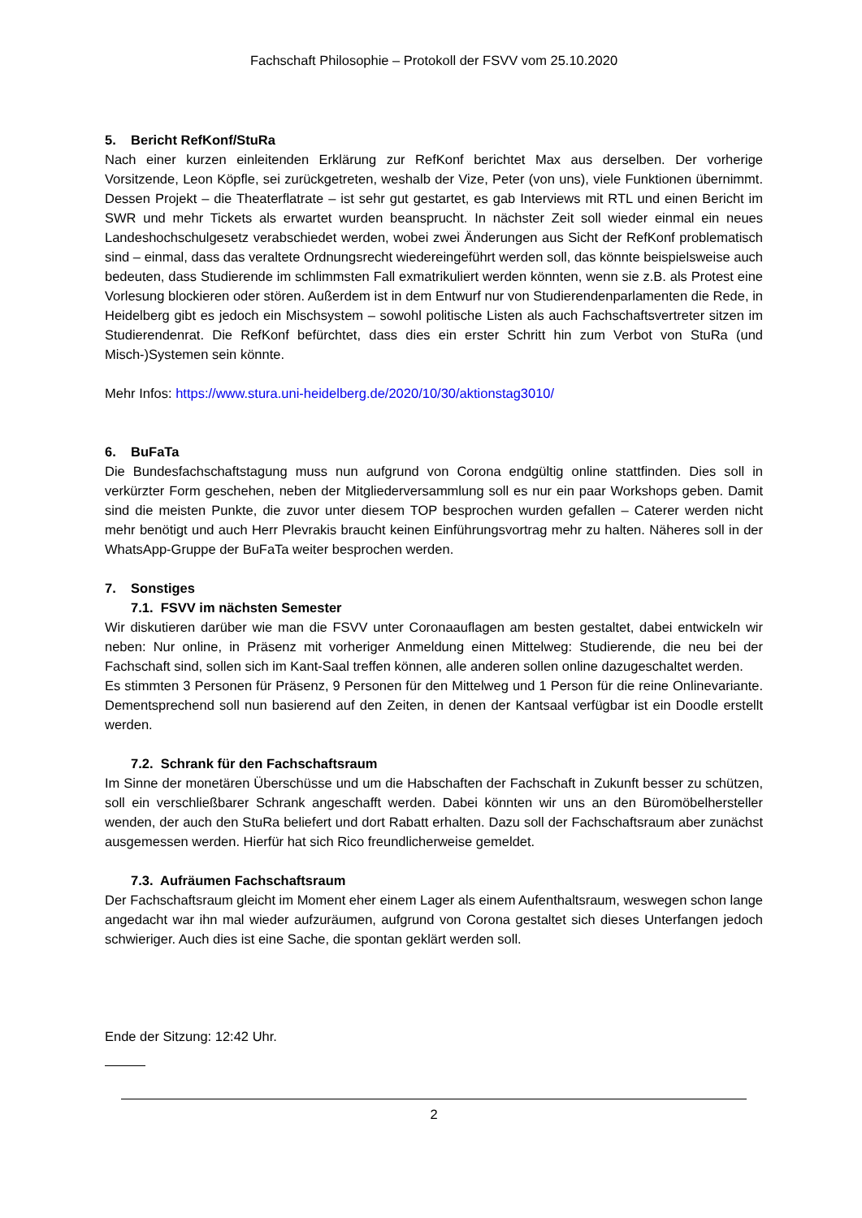Fachschaft Philosophie – Protokoll der FSVV vom 25.10.2020
5. Bericht RefKonf/StuRa
Nach einer kurzen einleitenden Erklärung zur RefKonf berichtet Max aus derselben. Der vorherige Vorsitzende, Leon Köpfle, sei zurückgetreten, weshalb der Vize, Peter (von uns), viele Funktionen übernimmt. Dessen Projekt – die Theaterflatrate – ist sehr gut gestartet, es gab Interviews mit RTL und einen Bericht im SWR und mehr Tickets als erwartet wurden beansprucht. In nächster Zeit soll wieder einmal ein neues Landeshochschulgesetz verabschiedet werden, wobei zwei Änderungen aus Sicht der RefKonf problematisch sind – einmal, dass das veraltete Ordnungsrecht wiedereingeführt werden soll, das könnte beispielsweise auch bedeuten, dass Studierende im schlimmsten Fall exmatrikuliert werden könnten, wenn sie z.B. als Protest eine Vorlesung blockieren oder stören. Außerdem ist in dem Entwurf nur von Studierendenparlamenten die Rede, in Heidelberg gibt es jedoch ein Mischsystem – sowohl politische Listen als auch Fachschaftsvertreter sitzen im Studierendenrat. Die RefKonf befürchtet, dass dies ein erster Schritt hin zum Verbot von StuRa (und Misch-)Systemen sein könnte.
Mehr Infos: https://www.stura.uni-heidelberg.de/2020/10/30/aktionstag3010/
6. BuFaTa
Die Bundesfachschaftstagung muss nun aufgrund von Corona endgültig online stattfinden. Dies soll in verkürzter Form geschehen, neben der Mitgliederversammlung soll es nur ein paar Workshops geben. Damit sind die meisten Punkte, die zuvor unter diesem TOP besprochen wurden gefallen – Caterer werden nicht mehr benötigt und auch Herr Plevrakis braucht keinen Einführungsvortrag mehr zu halten. Näheres soll in der WhatsApp-Gruppe der BuFaTa weiter besprochen werden.
7. Sonstiges
7.1. FSVV im nächsten Semester
Wir diskutieren darüber wie man die FSVV unter Coronaauflagen am besten gestaltet, dabei entwickeln wir neben: Nur online, in Präsenz mit vorheriger Anmeldung einen Mittelweg: Studierende, die neu bei der Fachschaft sind, sollen sich im Kant-Saal treffen können, alle anderen sollen online dazugeschaltet werden.
Es stimmten 3 Personen für Präsenz, 9 Personen für den Mittelweg und 1 Person für die reine Onlinevariante. Dementsprechend soll nun basierend auf den Zeiten, in denen der Kantsaal verfügbar ist ein Doodle erstellt werden.
7.2. Schrank für den Fachschaftsraum
Im Sinne der monetären Überschüsse und um die Habschaften der Fachschaft in Zukunft besser zu schützen, soll ein verschließbarer Schrank angeschafft werden. Dabei könnten wir uns an den Büromöbelhersteller wenden, der auch den StuRa beliefert und dort Rabatt erhalten. Dazu soll der Fachschaftsraum aber zunächst ausgemessen werden. Hierfür hat sich Rico freundlicherweise gemeldet.
7.3. Aufräumen Fachschaftsraum
Der Fachschaftsraum gleicht im Moment eher einem Lager als einem Aufenthaltsraum, weswegen schon lange angedacht war ihn mal wieder aufzuräumen, aufgrund von Corona gestaltet sich dieses Unterfangen jedoch schwieriger. Auch dies ist eine Sache, die spontan geklärt werden soll.
Ende der Sitzung: 12:42 Uhr.
2